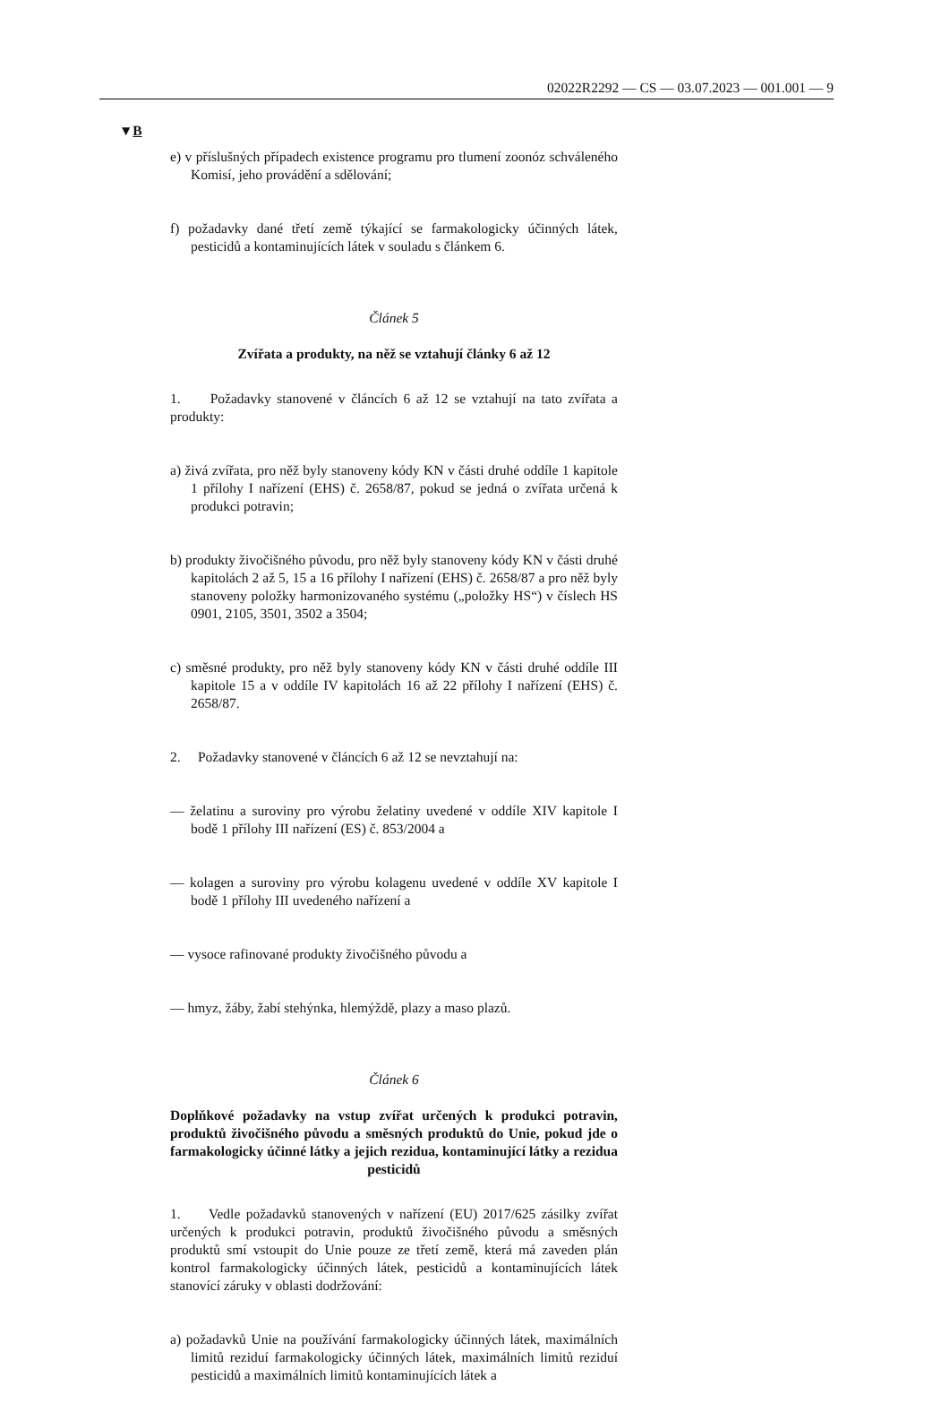02022R2292 — CS — 03.07.2023 — 001.001 — 9
▼B
e) v příslušných případech existence programu pro tlumení zoonóz schváleného Komisí, jeho provádění a sdělování;
f) požadavky dané třetí země týkající se farmakologicky účinných látek, pesticidů a kontaminujících látek v souladu s článkem 6.
Článek 5
Zvířata a produkty, na něž se vztahují články 6 až 12
1. Požadavky stanovené v článcích 6 až 12 se vztahují na tato zvířata a produkty:
a) živá zvířata, pro něž byly stanoveny kódy KN v části druhé oddíle 1 kapitole 1 přílohy I nařízení (EHS) č. 2658/87, pokud se jedná o zvířata určená k produkci potravin;
b) produkty živočišného původu, pro něž byly stanoveny kódy KN v části druhé kapitolách 2 až 5, 15 a 16 přílohy I nařízení (EHS) č. 2658/87 a pro něž byly stanoveny položky harmonizovaného systému („položky HS“) v číslech HS 0901, 2105, 3501, 3502 a 3504;
c) směsné produkty, pro něž byly stanoveny kódy KN v části druhé oddíle III kapitole 15 a v oddíle IV kapitolách 16 až 22 přílohy I nařízení (EHS) č. 2658/87.
2. Požadavky stanovené v článcích 6 až 12 se nevztahují na:
— želatinu a suroviny pro výrobu želatiny uvedené v oddíle XIV kapitole I bodě 1 přílohy III nařízení (ES) č. 853/2004 a
— kolagen a suroviny pro výrobu kolagenu uvedené v oddíle XV kapitole I bodě 1 přílohy III uvedeného nařízení a
— vysoce rafinované produkty živočišného původu a
— hmyz, žáby, žabí stehýnka, hlemýždě, plazy a maso plazů.
Článek 6
Doplňkové požadavky na vstup zvířat určených k produkci potravin, produktů živočišného původu a směsných produktů do Unie, pokud jde o farmakologicky účinné látky a jejich rezidua, kontaminující látky a rezidua pesticidů
1. Vedle požadavků stanovených v nařízení (EU) 2017/625 zásilky zvířat určených k produkci potravin, produktů živočišného původu a směsných produktů smí vstoupit do Unie pouze ze třetí země, která má zaveden plán kontrol farmakologicky účinných látek, pesticidů a kontaminujících látek stanovící záruky v oblasti dodržování:
a) požadavků Unie na používání farmakologicky účinných látek, maximálních limitů reziduí farmakologicky účinných látek, maximálních limitů reziduí pesticidů a maximálních limitů kontaminujících látek a